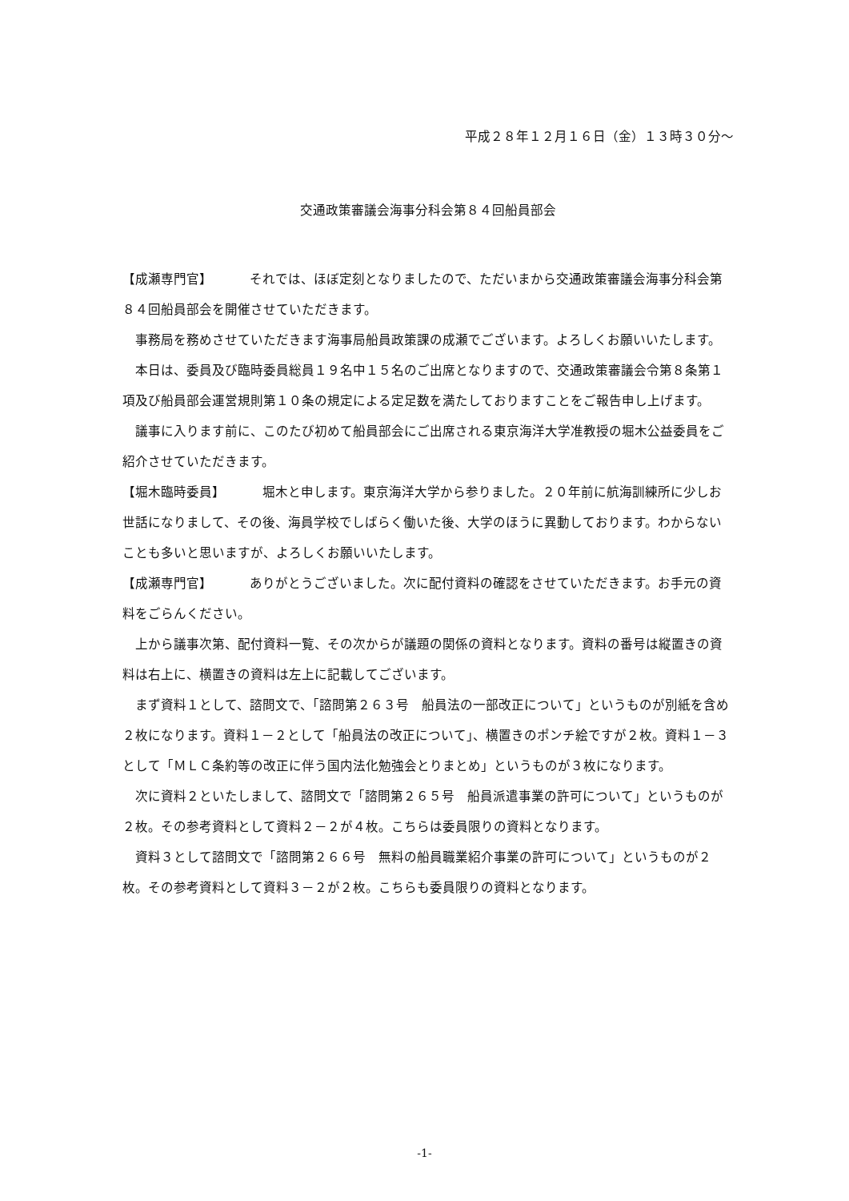平成２８年１２月１６日（金）１３時３０分～
交通政策審議会海事分科会第８４回船員部会
【成瀬専門官】 それでは、ほぼ定刻となりましたので、ただいまから交通政策審議会海事分科会第８４回船員部会を開催させていただきます。
事務局を務めさせていただきます海事局船員政策課の成瀬でございます。よろしくお願いいたします。
本日は、委員及び臨時委員総員１９名中１５名のご出席となりますので、交通政策審議会令第８条第１項及び船員部会運営規則第１０条の規定による定足数を満たしておりますことをご報告申し上げます。
議事に入ります前に、このたび初めて船員部会にご出席される東京海洋大学准教授の堀木公益委員をご紹介させていただきます。
【堀木臨時委員】 堀木と申します。東京海洋大学から参りました。２０年前に航海訓練所に少しお世話になりまして、その後、海員学校でしばらく働いた後、大学のほうに異動しております。わからないことも多いと思いますが、よろしくお願いいたします。
【成瀬専門官】 ありがとうございました。次に配付資料の確認をさせていただきます。お手元の資料をごらんください。
上から議事次第、配付資料一覧、その次からが議題の関係の資料となります。資料の番号は縦置きの資料は右上に、横置きの資料は左上に記載してございます。
まず資料１として、諮問文で、「諮問第２６３号　船員法の一部改正について」というものが別紙を含め２枚になります。資料１－２として「船員法の改正について」、横置きのポンチ絵ですが２枚。資料１－３として「ＭＬＣ条約等の改正に伴う国内法化勉強会とりまとめ」というものが３枚になります。
次に資料２といたしまして、諮問文で「諮問第２６５号　船員派遣事業の許可について」というものが２枚。その参考資料として資料２－２が４枚。こちらは委員限りの資料となります。
資料３として諮問文で「諮問第２６６号　無料の船員職業紹介事業の許可について」というものが２枚。その参考資料として資料３－２が２枚。こちらも委員限りの資料となります。
-1-